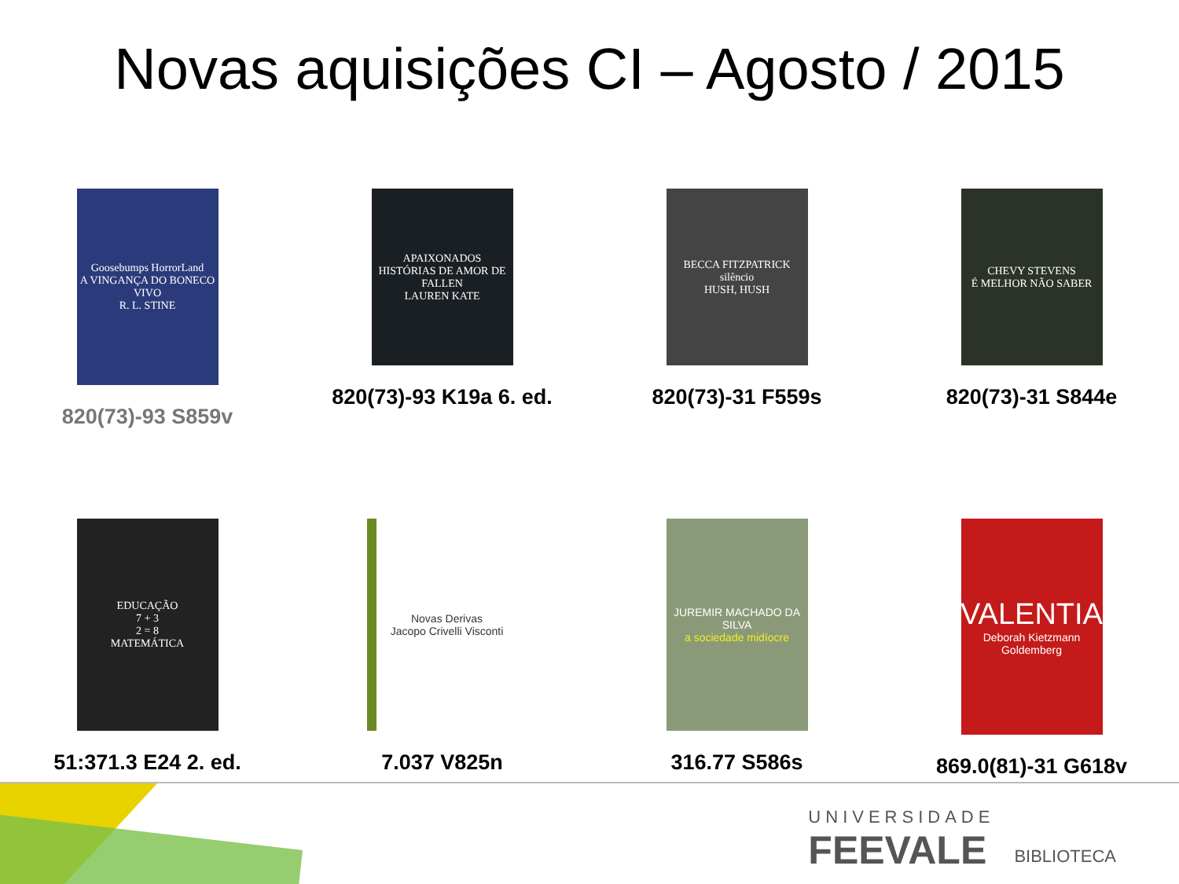Novas aquisições CI – Agosto / 2015
Goosebumps HorrorLand
A VINGANÇA DO BONECO VIVO
R. L. STINE
820(73)-93 S859v
APAIXONADOS
HISTÓRIAS DE AMOR DE FALLEN
LAUREN KATE
820(73)-93 K19a 6. ed.
BECCA FITZPATRICK
silêncio
HUSH, HUSH
820(73)-31 F559s
CHEVY STEVENS
É MELHOR NÃO SABER
820(73)-31 S844e
EDUCAÇÃO
7 + 3
2 = 8
MATEMÁTICA
51:371.3 E24 2. ed.
Novas Derivas
Jacopo Crivelli Visconti
7.037 V825n
JUREMIR MACHADO DA SILVA
a sociedade midíocre
316.77 S586s
VALENTIA
Deborah Kietzmann Goldemberg
869.0(81)-31 G618v
UNIVERSIDADE
FEEVALE
BIBLIOTECA